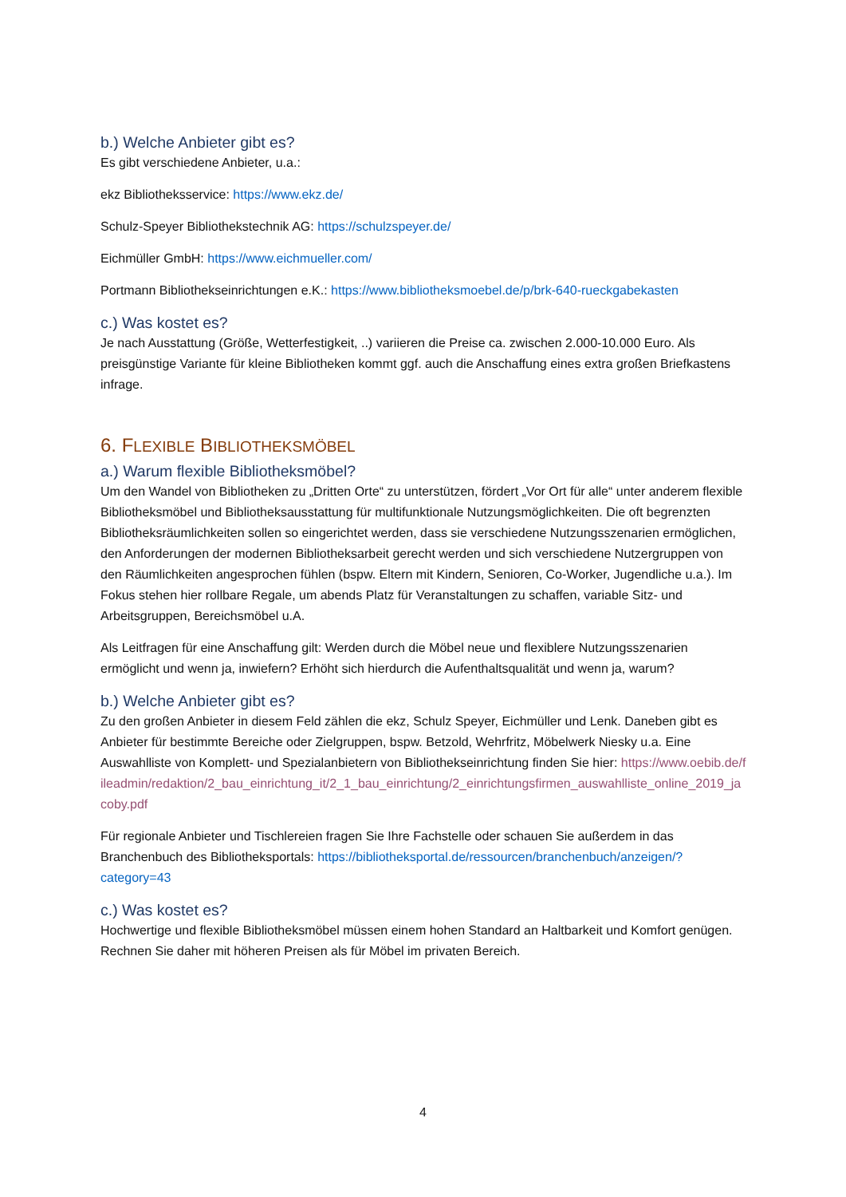b.) Welche Anbieter gibt es?
Es gibt verschiedene Anbieter, u.a.:
ekz Bibliotheksservice: https://www.ekz.de/
Schulz-Speyer Bibliothekstechnik AG: https://schulzspeyer.de/
Eichmüller GmbH: https://www.eichmueller.com/
Portmann Bibliothekseinrichtungen e.K.: https://www.bibliotheksmoebel.de/p/brk-640-rueckgabekasten
c.) Was kostet es?
Je nach Ausstattung (Größe, Wetterfestigkeit, ..) variieren die Preise ca. zwischen 2.000-10.000 Euro. Als preisgünstige Variante für kleine Bibliotheken kommt ggf. auch die Anschaffung eines extra großen Briefkastens infrage.
6. FLEXIBLE BIBLIOTHEKSMÖBEL
a.) Warum flexible Bibliotheksmöbel?
Um den Wandel von Bibliotheken zu „Dritten Orte“ zu unterstützen, fördert „Vor Ort für alle“ unter anderem flexible Bibliotheksmöbel und Bibliotheksausstattung für multifunktionale Nutzungsmöglichkeiten. Die oft begrenzten Bibliotheksräumlichkeiten sollen so eingerichtet werden, dass sie verschiedene Nutzungsszenarien ermöglichen, den Anforderungen der modernen Bibliotheksarbeit gerecht werden und sich verschiedene Nutzergruppen von den Räumlichkeiten angesprochen fühlen (bspw. Eltern mit Kindern, Senioren, Co-Worker, Jugendliche u.a.). Im Fokus stehen hier rollbare Regale, um abends Platz für Veranstaltungen zu schaffen, variable Sitz- und Arbeitsgruppen, Bereichsmöbel u.A.
Als Leitfragen für eine Anschaffung gilt: Werden durch die Möbel neue und flexiblere Nutzungsszenarien ermöglicht und wenn ja, inwiefern? Erhöht sich hierdurch die Aufenthaltsqualität und wenn ja, warum?
b.) Welche Anbieter gibt es?
Zu den großen Anbieter in diesem Feld zählen die ekz, Schulz Speyer, Eichmüller und Lenk. Daneben gibt es Anbieter für bestimmte Bereiche oder Zielgruppen, bspw. Betzold, Wehrfritz, Möbelwerk Niesky u.a. Eine Auswahlliste von Komplett- und Spezialanbietern von Bibliothekseinrichtung finden Sie hier: https://www.oebib.de/fileadmin/redaktion/2_bau_einrichtung_it/2_1_bau_einrichtung/2_einrichtungsfirmen_auswahlliste_online_2019_jacoby.pdf
Für regionale Anbieter und Tischlereien fragen Sie Ihre Fachstelle oder schauen Sie außerdem in das Branchenbuch des Bibliotheksportals: https://bibliotheksportal.de/ressourcen/branchenbuch/anzeigen/?category=43
c.) Was kostet es?
Hochwertige und flexible Bibliotheksmöbel müssen einem hohen Standard an Haltbarkeit und Komfort genügen. Rechnen Sie daher mit höheren Preisen als für Möbel im privaten Bereich.
4